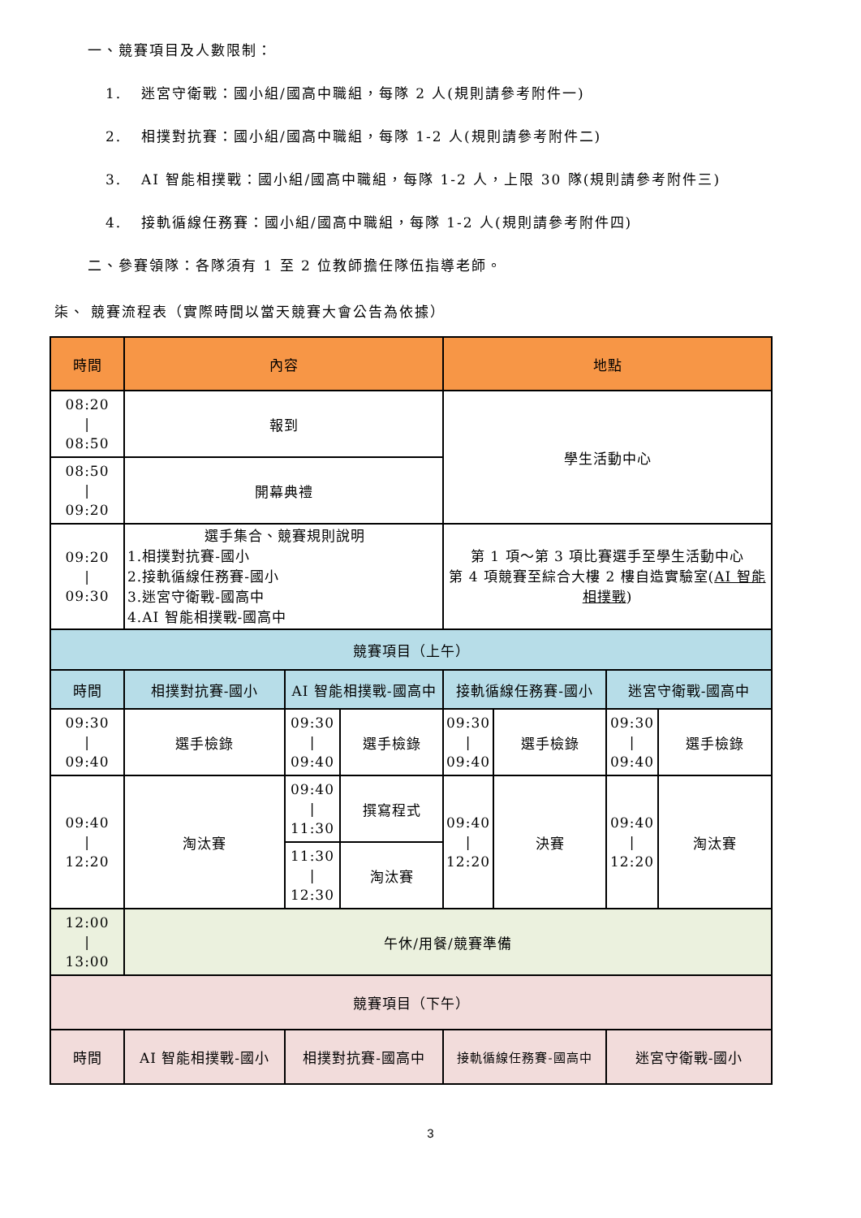一、競賽項目及人數限制：
1. 迷宮守衛戰：國小組/國高中職組，每隊 2 人(規則請參考附件一)
2. 相撲對抗賽：國小組/國高中職組，每隊 1-2 人(規則請參考附件二)
3. AI 智能相撲戰：國小組/國高中職組，每隊 1-2 人，上限 30 隊(規則請參考附件三)
4. 接軌循線任務賽：國小組/國高中職組，每隊 1-2 人(規則請參考附件四)
二、參賽領隊：各隊須有 1 至 2 位教師擔任隊伍指導老師。
柒、 競賽流程表（實際時間以當天競賽大會公告為依據）
| 時間 | 內容 | | | 地點 | | | |
| --- | --- | --- | --- | --- | --- | --- | --- |
| 08:20 / 08:50 | 報到 | | | 學生活動中心 | | | |
| 08:50 / 09:20 | 開幕典禮 | | | | | | |
| 09:20 / 09:30 | 選手集合、競賽規則說明 1.相撲對抗賽-國小 2.接軌循線任務賽-國小 3.迷宮守衛戰-國高中 4.AI 智能相撲戰-國高中 | | | 第 1 項～第 3 項比賽選手至學生活動中心 第 4 項競賽至綜合大樓 2 樓自造實驗室( AI 智能相撲戰 ) | | | |
| 競賽項目（上午） | | | | | | | |
| 時間 | 相撲對抗賽-國小 | AI 智能相撲戰-國高中 | | 接軌循線任務賽-國小 | | 迷宮守衛戰-國高中 | |
| 09:30 / 09:40 | 選手檢錄 | 09:30 / 09:40 | 選手檢錄 | 09:30 / 09:40 | 選手檢錄 | 09:30 / 09:40 | 選手檢錄 |
| 09:40 / 12:20 | 淘汰賽 | 09:40 / 11:30 | 撰寫程式 | 09:40 / 12:20 | 決賽 | 09:40 / 12:20 | 淘汰賽 |
| | | 11:30 / 12:30 | 淘汰賽 | | | | |
| 12:00 / 13:00 | 午休/用餐/競賽準備 | | | | | | |
| 競賽項目（下午） | | | | | | | |
| 時間 | AI 智能相撲戰-國小 | 相撲對抗賽-國高中 | | 接軌循線任務賽-國高中 | | 迷宮守衛戰-國小 | |
3